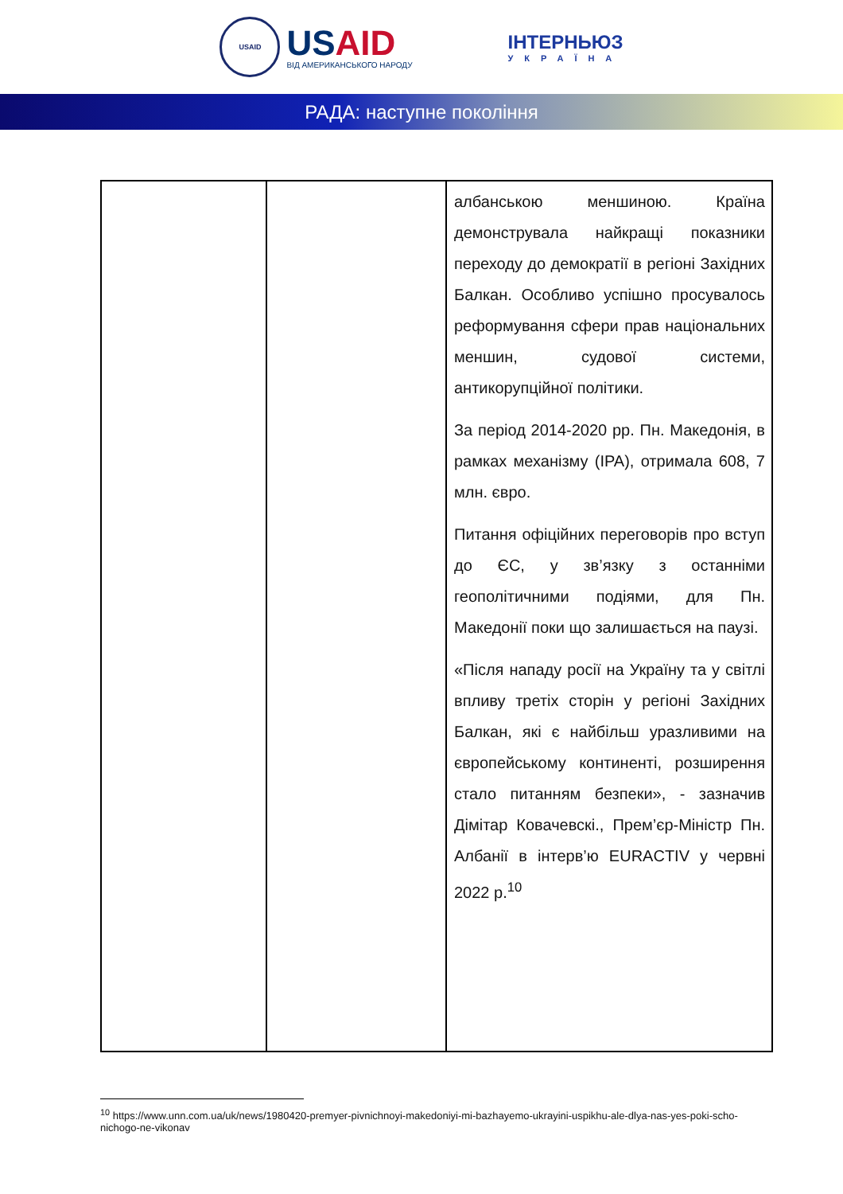USAID
USAID
ВІД АМЕРИКАНСЬКОГО НАРОДУ
ІНТЕРНЬЮЗ
УКРАЇНА
РАДА: наступне покоління
| | | албанською меншиною. Країна демонструвала найкращі показники переходу до демократії в регіоні Західних Балкан. Особливо успішно просувалось реформування сфери прав національних меншин, судової системи, антикорупційної політики. За період 2014-2020 рр. Пн. Македонія, в рамках механізму (IPA), отримала 608, 7 млн. євро. Питання офіційних переговорів про вступ до ЄС, у зв’язку з останніми геополітичними подіями, для Пн. Македонії поки що залишається на паузі. «Після нападу росії на Україну та у світлі впливу третіх сторін у регіоні Західних Балкан, які є найбільш уразливими на європейському континенті, розширення стало питанням безпеки», - зазначив Дімітар Ковачевскі., Прем’єр-Міністр Пн. Албанії в інтерв’ю EURACTIV у червні 2022 р.<sup>10</sup> |
<sup>10</sup> https://www.unn.com.ua/uk/news/1980420-premyer-pivnichnoyi-makedoniyi-mi-bazhayemo-ukrayini-uspikhu-ale-dlya-nas-yes-poki-scho-nichogo-ne-vikonav